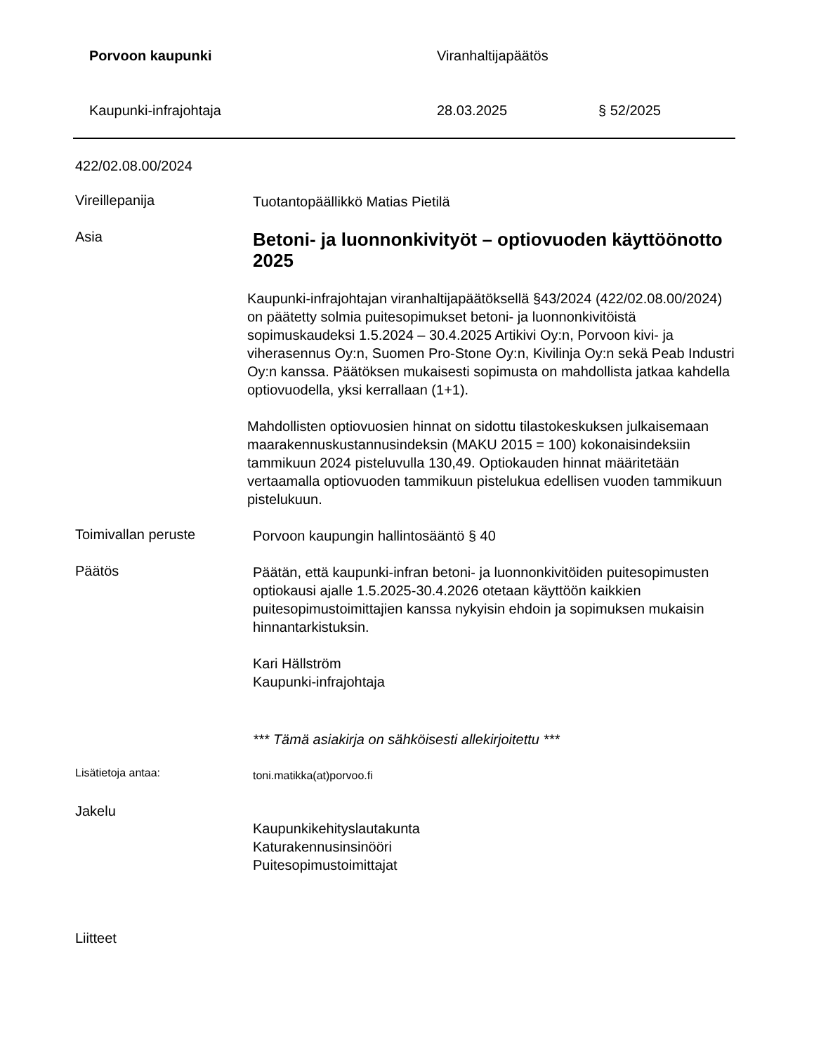Porvoon kaupunki Viranhaltijapäätös
Kaupunki-infrajohtaja 28.03.2025 § 52/2025
422/02.08.00/2024
Vireillepanija
Tuotantopäällikkö Matias Pietilä
Asia
Betoni- ja luonnonkivityöt – optiovuoden käyttöönotto 2025
Kaupunki-infrajohtajan viranhaltijapäätöksellä §43/2024 (422/02.08.00/2024) on päätetty solmia puitesopimukset betoni- ja luonnonkivitöistä sopimuskaudeksi 1.5.2024 – 30.4.2025 Artikivi Oy:n, Porvoon kivi- ja viherasennus Oy:n, Suomen Pro-Stone Oy:n, Kivilinja Oy:n sekä Peab Industri Oy:n kanssa. Päätöksen mukaisesti sopimusta on mahdollista jatkaa kahdella optiovuodella, yksi kerrallaan (1+1).
Mahdollisten optiovuosien hinnat on sidottu tilastokeskuksen julkaisemaan maarakennuskustannusindeksin (MAKU 2015 = 100) kokonaisindeksiin tammikuun 2024 pisteluvulla 130,49. Optiokauden hinnat määritetään vertaamalla optiovuoden tammikuun pistelukua edellisen vuoden tammikuun pistelukuun.
Toimivallan peruste
Porvoon kaupungin hallintosääntö § 40
Päätös
Päätän, että kaupunki-infran betoni- ja luonnonkivitöiden puitesopimusten optiokausi ajalle 1.5.2025-30.4.2026 otetaan käyttöön kaikkien puitesopimustoimittajien kanssa nykyisin ehdoin ja sopimuksen mukaisin hinnantarkistuksin.
Kari Hällström
Kaupunki-infrajohtaja
*** Tämä asiakirja on sähköisesti allekirjoitettu ***
Lisätietoja antaa:
toni.matikka(at)porvoo.fi
Jakelu
Kaupunkikehityslautakunta
Katurakennusinsinööri
Puitesopimustoimittajat
Liitteet